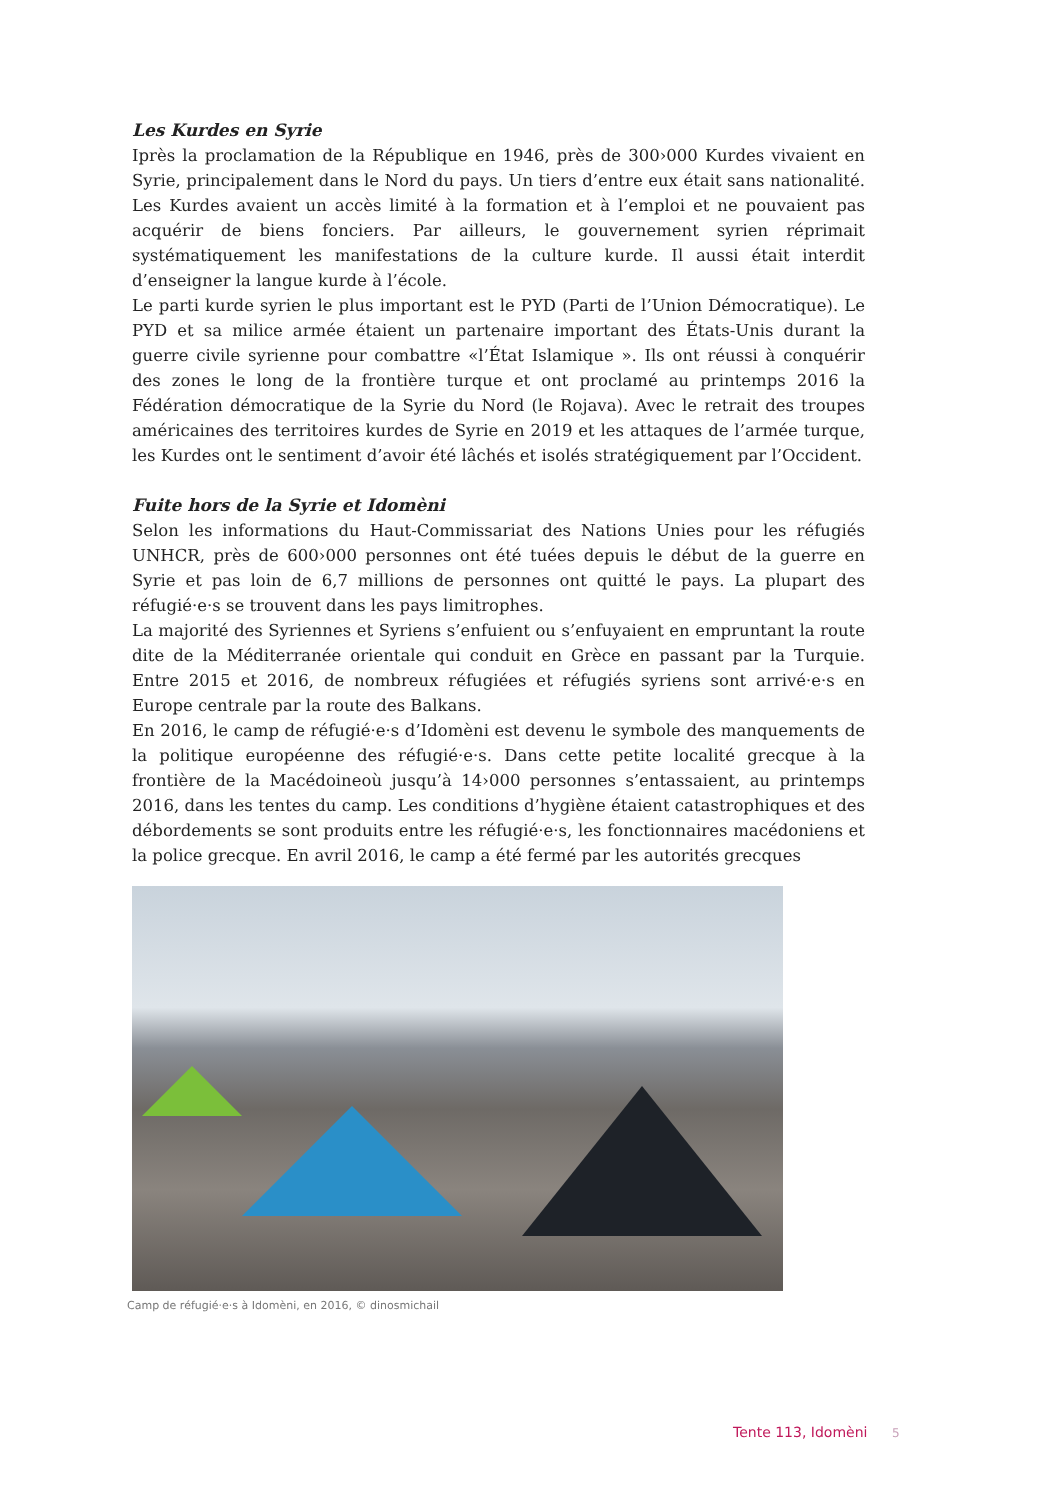Les Kurdes en Syrie
Iprès la proclamation de la République en 1946, près de 300›000 Kurdes vivaient en Syrie, principalement dans le Nord du pays. Un tiers d’entre eux était sans nationalité. Les Kurdes avaient un accès limité à la formation et à l’emploi et ne pouvaient pas acquérir de biens fonciers. Par ailleurs, le gouvernement syrien réprimait systématiquement les manifesta­tions de la culture kurde. Il aussi était interdit d’enseigner la langue kurde à l’école.
Le parti kurde syrien le plus important est le PYD (Parti de l’Union Démocratique). Le PYD et sa milice armée étaient un partenaire important des États-Unis durant la guerre civile syrienne pour combattre «l’État Islamique ». Ils ont réussi à conquérir des zones le long de la frontière turque et ont proclamé au printemps 2016 la Fédération démocratique de la Syrie du Nord (le Rojava). Avec le retrait des troupes américaines des territoires kurdes de Syrie en 2019 et les attaques de l’armée turque, les Kurdes ont le sentiment d’avoir été lâchés et isolés stratégiquement par l’Occident.
Fuite hors de la Syrie et Idomèni
Selon les informations du Haut-Commissariat des Nations Unies pour les réfugiés UNHCR, près de 600›000 personnes ont été tuées depuis le début de la guerre en Syrie et pas loin de 6,7 millions de personnes ont quitté le pays. La plupart des réfugié·e·s se trouvent dans les pays limitrophes.
La majorité des Syriennes et Syriens s’enfuient ou s’enfuyaient en empruntant la route dite de la Méditerranée orientale qui conduit en Grèce en passant par la Turquie. Entre 2015 et 2016, de nombreux réfugiées et réfugiés syriens sont arrivé·e·s en Europe centrale par la route des Balkans.
En 2016, le camp de réfugié·e·s d’Idomèni est devenu le symbole des manquements de la politique européenne des réfugié·e·s. Dans cette petite localité grecque à la frontière de la Macédoineoù jusqu’à 14›000 personnes s’entassaient, au printemps 2016, dans les tentes du camp. Les conditions d’hygiène étaient catastrophiques et des débordements se sont produits entre les réfugié·e·s, les fonctionnaires macédoniens et la police grecque. En avril 2016, le camp a été fermé par les autorités grecques
Camp de réfugié·e·s à Idomèni, en 2016, © dinosmichail
Tente 113, Idomèni 5